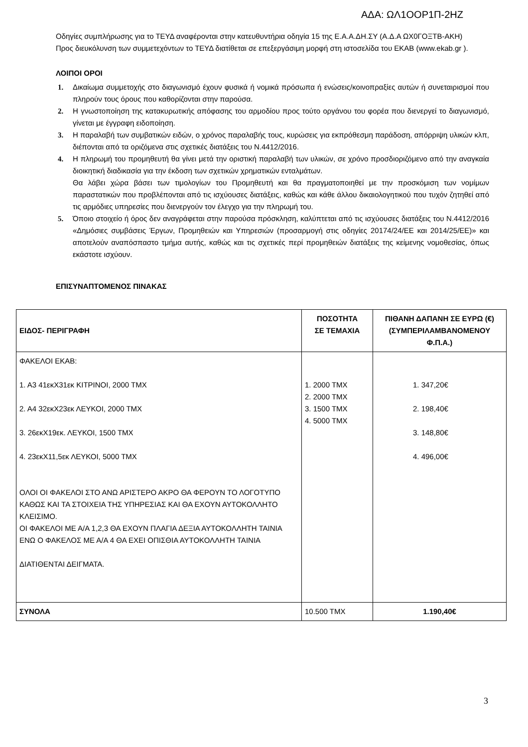ΑΔΑ: ΩΛ1ΟΟΡ1Π-2ΗΖ
Οδηγίες συμπλήρωσης για το ΤΕΥΔ αναφέρονται στην κατευθυντήρια οδηγία 15 της Ε.Α.Α.ΔΗ.ΣΥ (Α.Δ.Α ΩΧ0ΓΟΞΤΒ-ΑΚΗ)
Προς διευκόλυνση των συμμετεχόντων το ΤΕΥΔ διατίθεται σε επεξεργάσιμη μορφή στη ιστοσελίδα του ΕΚΑΒ (www.ekab.gr ).
ΛΟΙΠΟΙ ΟΡΟΙ
1. Δικαίωμα συμμετοχής στο διαγωνισμό έχουν φυσικά ή νομικά πρόσωπα ή ενώσεις/κοινοπραξίες αυτών ή συνεταιρισμοί που πληρούν τους όρους που καθορίζονται στην παρούσα.
2. Η γνωστοποίηση της κατακυρωτικής απόφασης του αρμοδίου προς τούτο οργάνου του φορέα που διενεργεί το διαγωνισμό, γίνεται με έγγραφη ειδοποίηση.
3. Η παραλαβή των συμβατικών ειδών, ο χρόνος παραλαβής τους, κυρώσεις για εκπρόθεσμη παράδοση, απόρριψη υλικών κλπ, διέπονται από τα οριζόμενα στις σχετικές διατάξεις του Ν.4412/2016.
4. Η πληρωμή του προμηθευτή θα γίνει μετά την οριστική παραλαβή των υλικών, σε χρόνο προσδιοριζόμενο από την αναγκαία διοικητική διαδικασία για την έκδοση των σχετικών χρηματικών ενταλμάτων.
Θα λάβει χώρα βάσει των τιμολογίων του Προμηθευτή και θα πραγματοποιηθεί με την προσκόμιση των νομίμων παραστατικών που προβλέπονται από τις ισχύουσες διατάξεις, καθώς και κάθε άλλου δικαιολογητικού που τυχόν ζητηθεί από τις αρμόδιες υπηρεσίες που διενεργούν τον έλεγχο για την πληρωμή του.
5. Όποιο στοιχείο ή όρος δεν αναγράφεται στην παρούσα πρόσκληση, καλύπτεται από τις ισχύουσες διατάξεις του Ν.4412/2016 «Δημόσιες συμβάσεις Έργων, Προμηθειών και Υπηρεσιών (προσαρμογή στις οδηγίες 20174/24/ΕΕ και 2014/25/ΕΕ)» και αποτελούν αναπόσπαστο τμήμα αυτής, καθώς και τις σχετικές περί προμηθειών διατάξεις της κείμενης νομοθεσίας, όπως εκάστοτε ισχύουν.
ΕΠΙΣΥΝΑΠΤΟΜΕΝΟΣ ΠΙΝΑΚΑΣ
| ΕΙΔΟΣ- ΠΕΡΙΓΡΑΦΗ | ΠΟΣΟΤΗΤΑ ΣΕ ΤΕΜΑΧΙΑ | ΠΙΘΑΝΗ ΔΑΠΑΝΗ ΣΕ ΕΥΡΩ (€) (ΣΥΜΠΕΡΙΛΑΜΒΑΝΟΜΕΝΟΥ Φ.Π.Α.) |
| --- | --- | --- |
| ΦΑΚΕΛΟΙ ΕΚΑΒ: 1. Α3 41εκΧ31εκ ΚΙΤΡΙΝΟΙ, 2000 ΤΜΧ 2. Α4 32εκΧ23εκ ΛΕΥΚΟΙ, 2000 ΤΜΧ 3. 26εκΧ19εκ. ΛΕΥΚΟΙ, 1500 ΤΜΧ 4. 23εκΧ11,5εκ ΛΕΥΚΟΙ, 5000 ΤΜΧ ΟΛΟΙ ΟΙ ΦΑΚΕΛΟΙ ΣΤΟ ΑΝΩ ΑΡΙΣΤΕΡΟ ΑΚΡΟ ΘΑ ΦΕΡΟΥΝ ΤΟ ΛΟΓΟΤΥΠΟ ΚΑΘΩΣ ΚΑΙ ΤΑ ΣΤΟΙΧΕΙΑ ΤΗΣ ΥΠΗΡΕΣΙΑΣ ΚΑΙ ΘΑ ΕΧΟΥΝ ΑΥΤΟΚΟΛΛΗΤΟ ΚΛΕΙΣΙΜΟ. ΟΙ ΦΑΚΕΛΟΙ ΜΕ Α/Α 1,2,3 ΘΑ ΕΧΟΥΝ ΠΛΑΓΙΑ ΔΕΞΙΑ ΑΥΤΟΚΟΛΛΗΤΗ ΤΑΙΝΙΑ ΕΝΩ Ο ΦΑΚΕΛΟΣ ΜΕ Α/Α 4 ΘΑ ΕΧΕΙ ΟΠΙΣΘΙΑ ΑΥΤΟΚΟΛΛΗΤΗ ΤΑΙΝΙΑ ΔΙΑΤΙΘΕΝΤΑΙ ΔΕΙΓΜΑΤΑ. | 1. 2000 ΤΜΧ 2. 2000 ΤΜΧ 3. 1500 ΤΜΧ 4. 5000 ΤΜΧ | 1. 347,20€ 2. 198,40€ 3. 148,80€ 4. 496,00€ |
| ΣΥΝΟΛΑ | 10.500 ΤΜΧ | 1.190,40€ |
3